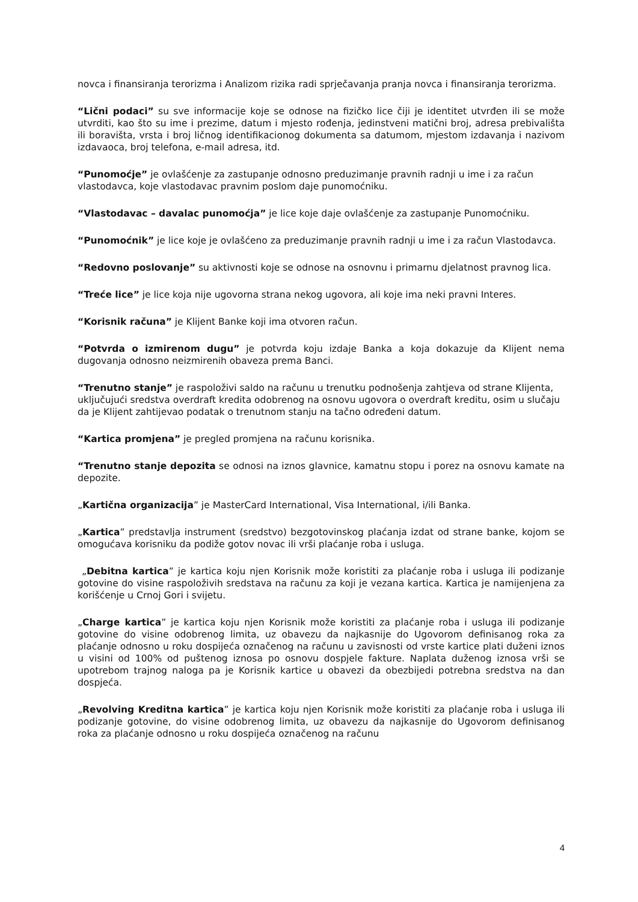novca i finansiranja terorizma i Analizom rizika radi sprječavanja pranja novca i finansiranja terorizma.
“Lični podaci” su sve informacije koje se odnose na fizičko lice čiji je identitet utvrđen ili se može utvrditi, kao što su ime i prezime, datum i mjesto rođenja, jedinstveni matični broj, adresa prebivališta ili boravišta, vrsta i broj ličnog identifikacionog dokumenta sa datumom, mjestom izdavanja i nazivom izdavaoca, broj telefona, e-mail adresa, itd.
“Punomoćje” je ovlašćenje za zastupanje odnosno preduzimanje pravnih radnji u ime i za račun vlastodavca, koje vlastodavac pravnim poslom daje punomoćniku.
“Vlastodavac – davalac punomoćja” je lice koje daje ovlašćenje za zastupanje Punomoćniku.
“Punomoćnik” je lice koje je ovlašćeno za preduzimanje pravnih radnji u ime i za račun Vlastodavca.
“Redovno poslovanje” su aktivnosti koje se odnose na osnovnu i primarnu djelatnost pravnog lica.
“Treće lice” je lice koja nije ugovorna strana nekog ugovora, ali koje ima neki pravni Interes.
“Korisnik računa” je Klijent Banke koji ima otvoren račun.
“Potvrda o izmirenom dugu” je potvrda koju izdaje Banka a koja dokazuje da Klijent nema dugovanja odnosno neizmirenih obaveza prema Banci.
“Trenutno stanje” je raspoloživi saldo na računu u trenutku podnošenja zahtjeva od strane Klijenta, uključujući sredstva overdraft kredita odobrenog na osnovu ugovora o overdraft kreditu, osim u slučaju da je Klijent zahtijevao podatak o trenutnom stanju na tačno određeni datum.
“Kartica promjena” je pregled promjena na računu korisnika.
“Trenutno stanje depozita se odnosi na iznos glavnice, kamatnu stopu i porez na osnovu kamate na depozite.
„Kartična organizacija” je MasterCard International, Visa International, i/ili Banka.
„Kartica” predstavlja instrument (sredstvo) bezgotovinskog plaćanja izdat od strane banke, kojom se omogućava korisniku da podiže gotov novac ili vrši plaćanje roba i usluga.
„Debitna kartica” je kartica koju njen Korisnik može koristiti za plaćanje roba i usluga ili podizanje gotovine do visine raspoloživih sredstava na računu za koji je vezana kartica. Kartica je namijenjena za korišćenje u Crnoj Gori i svijetu.
„Charge kartica” je kartica koju njen Korisnik može koristiti za plaćanje roba i usluga ili podizanje gotovine do visine odobrenog limita, uz obavezu da najkasnije do Ugovorom definisanog roka za plaćanje odnosno u roku dospijeća označenog na računu u zavisnosti od vrste kartice plati duženi iznos u visini od 100% od puštenog iznosa po osnovu dospjele fakture. Naplata duženog iznosa vrši se upotrebom trajnog naloga pa je Korisnik kartice u obavezi da obezbijedi potrebna sredstva na dan dospjeća.
„Revolving Kreditna kartica” je kartica koju njen Korisnik može koristiti za plaćanje roba i usluga ili podizanje gotovine, do visine odobrenog limita, uz obavezu da najkasnije do Ugovorom definisanog roka za plaćanje odnosno u roku dospijeća označenog na računu
4